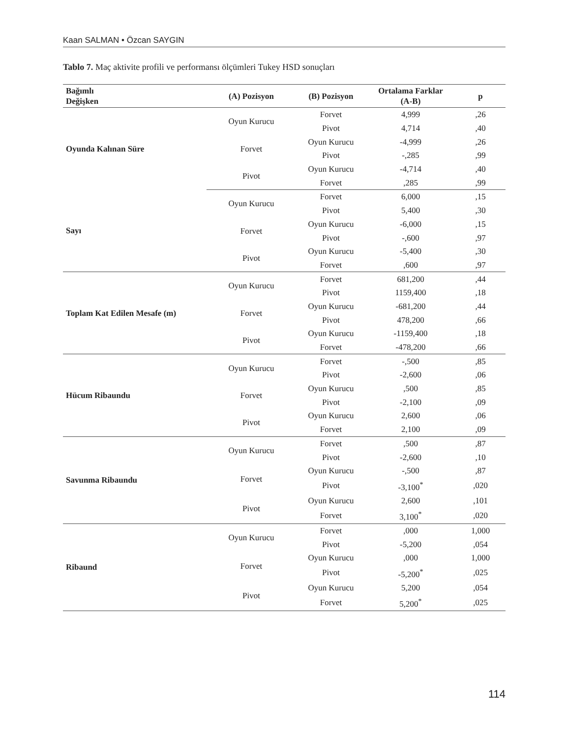Kaan SALMAN • Özcan SAYGIN
Tablo 7. Maç aktivite profili ve performansı ölçümleri Tukey HSD sonuçları
| Bağımlı Değişken | (A) Pozisyon | (B) Pozisyon | Ortalama Farklar (A-B) | p |
| --- | --- | --- | --- | --- |
| Oyunda Kalınan Süre | Oyun Kurucu | Forvet | 4,999 | ,26 |
| | | Pivot | 4,714 | ,40 |
| | Forvet | Oyun Kurucu | -4,999 | ,26 |
| | | Pivot | -,285 | ,99 |
| | Pivot | Oyun Kurucu | -4,714 | ,40 |
| | | Forvet | ,285 | ,99 |
| Sayı | Oyun Kurucu | Forvet | 6,000 | ,15 |
| | | Pivot | 5,400 | ,30 |
| | Forvet | Oyun Kurucu | -6,000 | ,15 |
| | | Pivot | -,600 | ,97 |
| | Pivot | Oyun Kurucu | -5,400 | ,30 |
| | | Forvet | ,600 | ,97 |
| Toplam Kat Edilen Mesafe (m) | Oyun Kurucu | Forvet | 681,200 | ,44 |
| | | Pivot | 1159,400 | ,18 |
| | Forvet | Oyun Kurucu | -681,200 | ,44 |
| | | Pivot | 478,200 | ,66 |
| | Pivot | Oyun Kurucu | -1159,400 | ,18 |
| | | Forvet | -478,200 | ,66 |
| Hücum Ribaundu | Oyun Kurucu | Forvet | -,500 | ,85 |
| | | Pivot | -2,600 | ,06 |
| | Forvet | Oyun Kurucu | ,500 | ,85 |
| | | Pivot | -2,100 | ,09 |
| | Pivot | Oyun Kurucu | 2,600 | ,06 |
| | | Forvet | 2,100 | ,09 |
| Savunma Ribaundu | Oyun Kurucu | Forvet | ,500 | ,87 |
| | | Pivot | -2,600 | ,10 |
| | Forvet | Oyun Kurucu | -,500 | ,87 |
| | | Pivot | -3,100<sup>*</sup> | ,020 |
| | Pivot | Oyun Kurucu | 2,600 | ,101 |
| | | Forvet | 3,100<sup>*</sup> | ,020 |
| Ribaund | Oyun Kurucu | Forvet | ,000 | 1,000 |
| | | Pivot | -5,200 | ,054 |
| | Forvet | Oyun Kurucu | ,000 | 1,000 |
| | | Pivot | -5,200<sup>*</sup> | ,025 |
| | Pivot | Oyun Kurucu | 5,200 | ,054 |
| | | Forvet | 5,200<sup>*</sup> | ,025 |
114